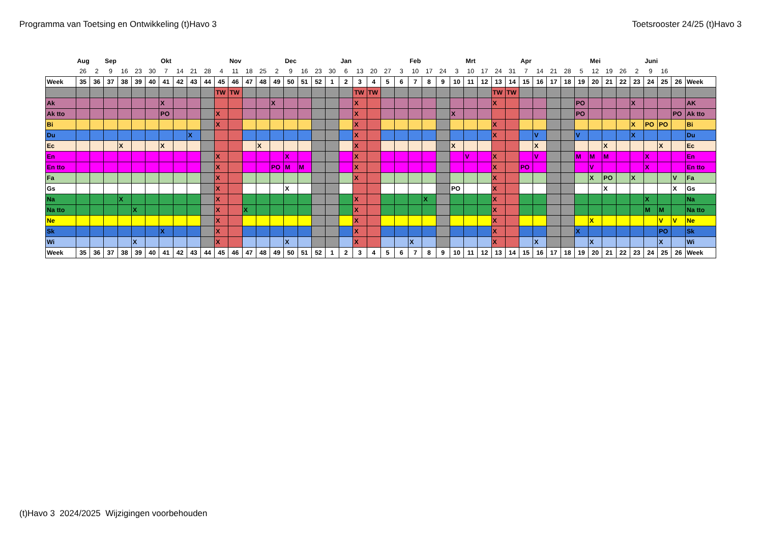Programma van Toetsing en Ontwikkeling (t)Havo 3 Toetsrooster 24/25 (t)Havo 3
| | Aug | | Sep | | | | Okt | | | | | Nov | | | | Dec | | | | Jan | | | | | Feb | | | | Mrt | | | | Apr | | | | | Mei | | | | Juni | | | |
| | 26 | 2 | 9 | 16 | 23 | 30 | 7 | 14 | 21 | 28 | 4 | 11 | 18 | 25 | 2 | 9 | 16 | 23 | 30 | 6 | 13 | 20 | 27 | 3 | 10 | 17 | 24 | 3 | 10 | 17 | 24 | 31 | 7 | 14 | 21 | 28 | 5 | 12 | 19 | 26 | 2 | 9 | 16 | | |
| Week | 35 | 36 | 37 | 38 | 39 | 40 | 41 | 42 | 43 | 44 | 45 | 46 | 47 | 48 | 49 | 50 | 51 | 52 | 1 | 2 | 3 | 4 | 5 | 6 | 7 | 8 | 9 | 10 | 11 | 12 | 13 | 14 | 15 | 16 | 17 | 18 | 19 | 20 | 21 | 22 | 23 | 24 | 25 | 26 | Week |
| | | | | | | | | | | | TW | TW | | | | | | | | | TW | TW | | | | | | | | | TW | TW | | | | | | | | | | | | | |
| Ak | | | | | | | X | | | | | | | | X | | | | | | X | | | | | | | | | | X | | | | | | PO | | | | X | | | | AK |
| Ak tto | | | | | | | PO | | | | X | | | | | | | | | | X | | | | | | | X | | | | | | | | | PO | | | | | | | PO | Ak tto |
| Bi | | | | | | | | | | | X | | | | | | | | | | X | | | | | | | | | | X | | | | | | | | | | X | PO | PO | | Bi |
| Du | | | | | | | | | X | | | | | | | | | | | | X | | | | | | | | | | X | | | V | | | V | | | | X | | | | Du |
| Ec | | | | X | | | X | | | | | | | X | | | | | | | X | | | | | | | X | | | | | | X | | | | | X | | | | X | | Ec |
| En | | | | | | | | | | | X | | | | | X | | | | | X | | | | | | | | V | | X | | | V | | | M | M | M | | | X | | | En |
| En tto | | | | | | | | | | | X | | | | PO | M | M | | | | X | | | | | | | | | | X | | PO | | | | | V | | | | X | | | En tto |
| Fa | | | | | | | | | | | X | | | | | | | | | | X | | | | | | | | | | X | | | | | | | X | PO | | X | | | V | Fa |
| Gs | | | | | | | | | | | X | | | | | X | | | | | | | | | | | | PO | | | X | | | | | | | | X | | | | | X | Gs |
| Na | | | | X | | | | | | | X | | | | | | | | | | X | | | | | X | | | | | X | | | | | | | | | | | X | | | Na |
| Na tto | | | | | X | | | | | | X | | X | | | | | | | | X | | | | | | | | | | X | | | | | | | | | | | M | M | | Na tto |
| Ne | | | | | | | | | | | X | | | | | | | | | | X | | | | | | | | | | X | | | | | | | X | | | | | V | V | Ne |
| Sk | | | | | | | X | | | | X | | | | | | | | | | X | | | | | | | | | | X | | | | | | X | | | | | | PO | | Sk |
| Wi | | | | | X | | | | | | X | | | | | X | | | | | X | | | | X | | | | | | X | | | X | | | | X | | | | | X | | Wi |
| Week | 35 | 36 | 37 | 38 | 39 | 40 | 41 | 42 | 43 | 44 | 45 | 46 | 47 | 48 | 49 | 50 | 51 | 52 | 1 | 2 | 3 | 4 | 5 | 6 | 7 | 8 | 9 | 10 | 11 | 12 | 13 | 14 | 15 | 16 | 17 | 18 | 19 | 20 | 21 | 22 | 23 | 24 | 25 | 26 | Week |
(t)Havo 3 2024/2025 Wijzigingen voorbehouden